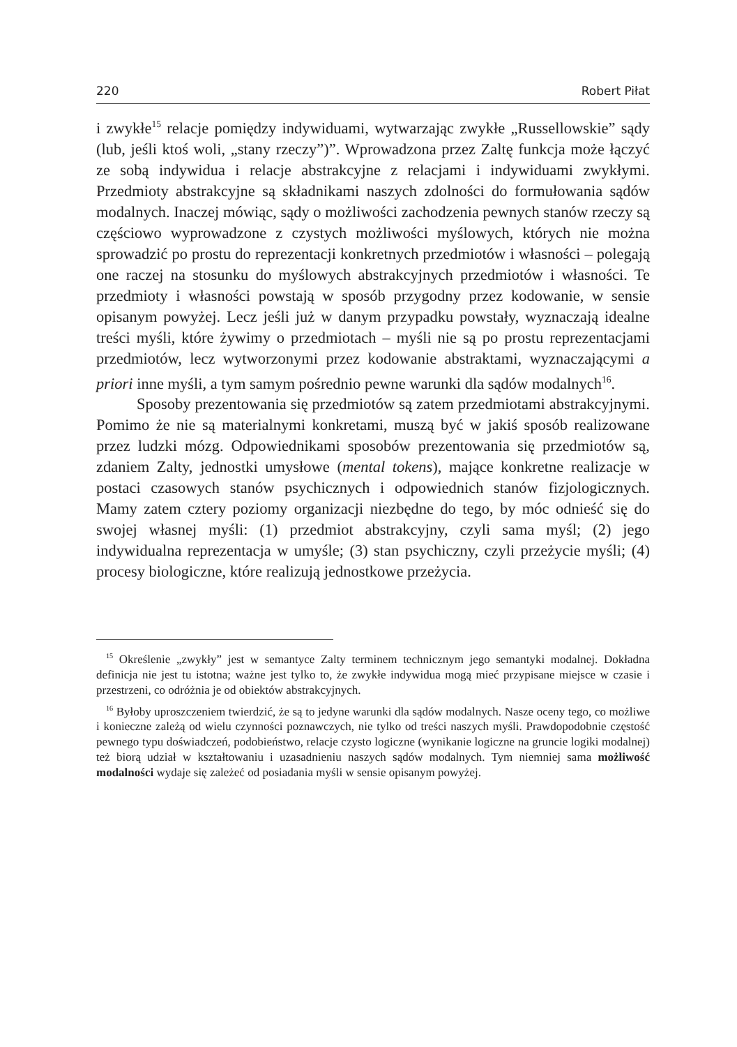220 Robert Piłat
i zwykłe<sup>15</sup> relacje pomiędzy indywiduami, wytwarzając zwykłe „Russellowskie” sądy (lub, jeśli ktoś woli, „stany rzeczy”)”. Wprowadzona przez Zaltę funkcja może łączyć ze sobą indywidua i relacje abstrakcyjne z relacjami i indywiduami zwykłymi. Przedmioty abstrakcyjne są składnikami naszych zdolności do formułowania sądów modalnych. Inaczej mówiąc, sądy o możliwości zachodzenia pewnych stanów rzeczy są częściowo wyprowadzone z czystych możliwości myślowych, których nie można sprowadzić po prostu do reprezentacji konkretnych przedmiotów i własności – polegają one raczej na stosunku do myślowych abstrakcyjnych przedmiotów i własności. Te przedmioty i własności powstają w sposób przygodny przez kodowanie, w sensie opisanym powyżej. Lecz jeśli już w danym przypadku powstały, wyznaczają idealne treści myśli, które żywimy o przedmiotach – myśli nie są po prostu reprezentacjami przedmiotów, lecz wytworzonymi przez kodowanie abstraktami, wyznaczającymi a priori inne myśli, a tym samym pośrednio pewne warunki dla sądów modalnych<sup>16</sup>.
Sposoby prezentowania się przedmiotów są zatem przedmiotami abstrakcyjnymi. Pomimo że nie są materialnymi konkretami, muszą być w jakiś sposób realizowane przez ludzki mózg. Odpowiednikami sposobów prezentowania się przedmiotów są, zdaniem Zalty, jednostki umysłowe (mental tokens), mające konkretne realizacje w postaci czasowych stanów psychicznych i odpowiednich stanów fizjologicznych. Mamy zatem cztery poziomy organizacji niezbędne do tego, by móc odnieść się do swojej własnej myśli: (1) przedmiot abstrakcyjny, czyli sama myśl; (2) jego indywidualna reprezentacja w umyśle; (3) stan psychiczny, czyli przeżycie myśli; (4) procesy biologiczne, które realizują jednostkowe przeżycia.
<sup>15</sup> Określenie „zwykły” jest w semantyce Zalty terminem technicznym jego semantyki modalnej. Dokładna definicja nie jest tu istotna; ważne jest tylko to, że zwykłe indywidua mogą mieć przypisane miejsce w czasie i przestrzeni, co odróżnia je od obiektów abstrakcyjnych.
<sup>16</sup> Byłoby uproszczeniem twierdzić, że są to jedyne warunki dla sądów modalnych. Nasze oceny tego, co możliwe i konieczne zależą od wielu czynności poznawczych, nie tylko od treści naszych myśli. Prawdopodobnie częstość pewnego typu doświadczeń, podobieństwo, relacje czysto logiczne (wynikanie logiczne na gruncie logiki modalnej) też biorą udział w kształtowaniu i uzasadnieniu naszych sądów modalnych. Tym niemniej sama możliwość modalności wydaje się zależeć od posiadania myśli w sensie opisanym powyżej.